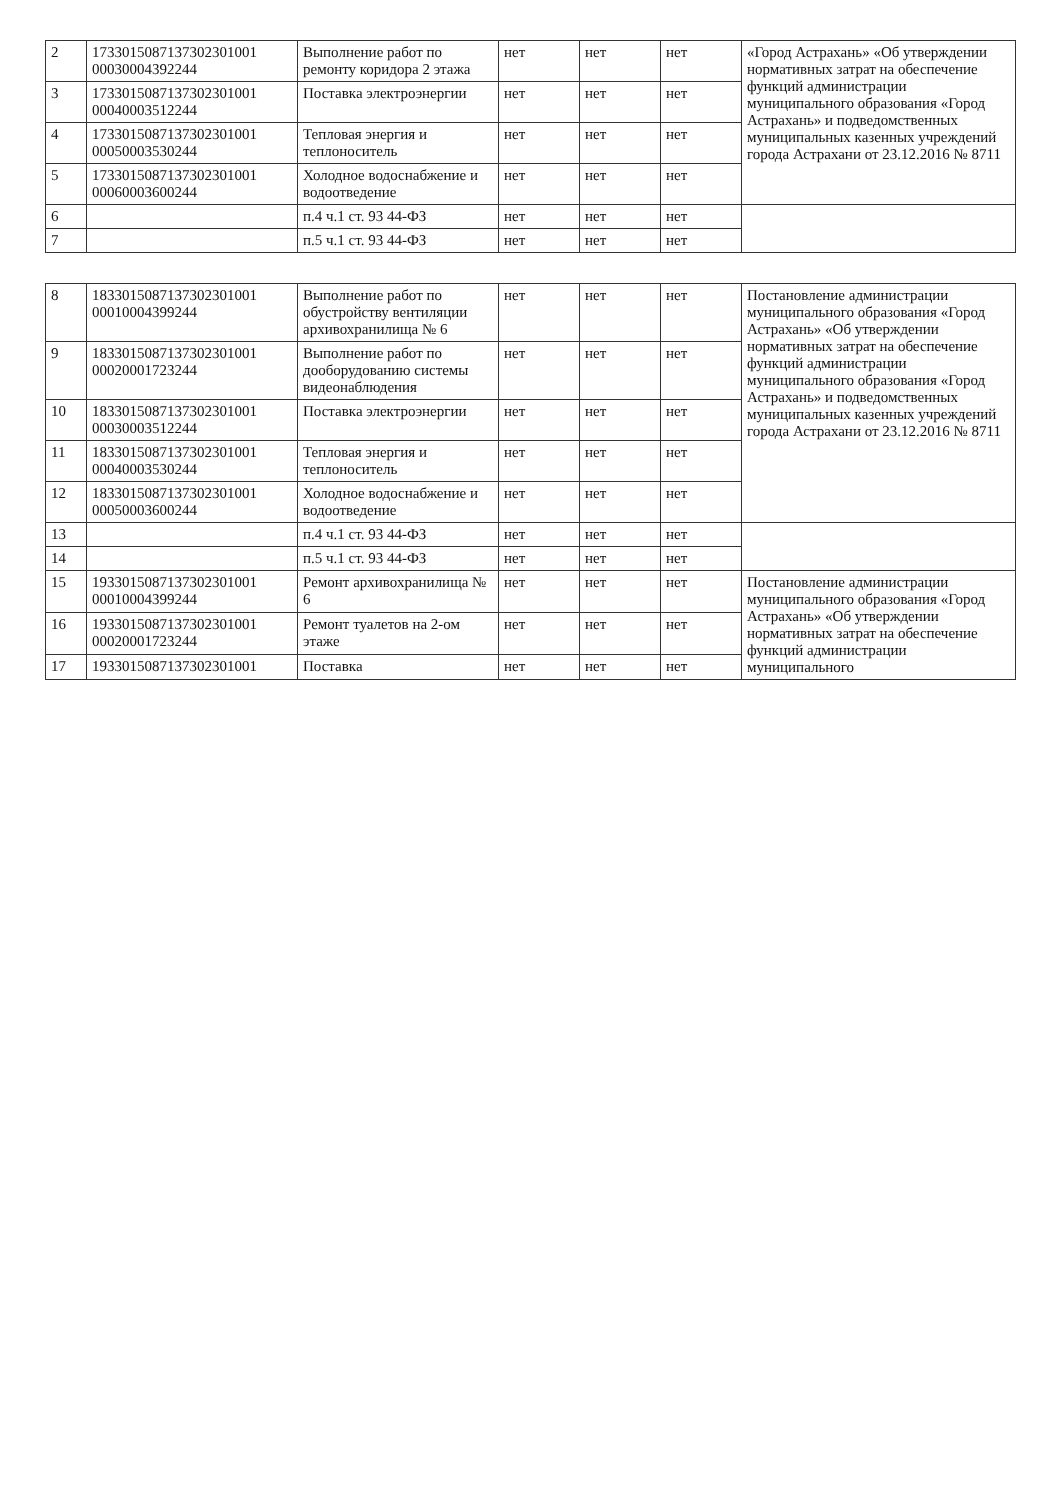| 2 | 1733015087137302301001 00030004392244 | Выполнение работ по ремонту коридора 2 этажа | нет | нет | нет | «Город Астрахань» «Об утверждении нормативных затрат на обеспечение функций администрации муниципального образования «Город Астрахань» и подведомственных муниципальных казенных учреждений города Астрахани от 23.12.2016 № 8711 |
| 3 | 1733015087137302301001 00040003512244 | Поставка электроэнергии | нет | нет | нет | |
| 4 | 1733015087137302301001 00050003530244 | Тепловая энергия и теплоноситель | нет | нет | нет | |
| 5 | 1733015087137302301001 00060003600244 | Холодное водоснабжение и водоотведение | нет | нет | нет | |
| 6 | | п.4 ч.1 ст. 93 44-ФЗ | нет | нет | нет | |
| 7 | | п.5 ч.1 ст. 93 44-ФЗ | нет | нет | нет | |
| 8 | 1833015087137302301001 00010004399244 | Выполнение работ по обустройству вентиляции архивохранилища № 6 | нет | нет | нет | Постановление администрации муниципального образования «Город Астрахань» «Об утверждении нормативных затрат на обеспечение функций администрации муниципального образования «Город Астрахань» и подведомственных муниципальных казенных учреждений города Астрахани от 23.12.2016 № 8711 |
| 9 | 1833015087137302301001 00020001723244 | Выполнение работ по дооборудованию системы видеонаблюдения | нет | нет | нет | |
| 10 | 1833015087137302301001 00030003512244 | Поставка электроэнергии | нет | нет | нет | |
| 11 | 1833015087137302301001 00040003530244 | Тепловая энергия и теплоноситель | нет | нет | нет | |
| 12 | 1833015087137302301001 00050003600244 | Холодное водоснабжение и водоотведение | нет | нет | нет | |
| 13 | | п.4 ч.1 ст. 93 44-ФЗ | нет | нет | нет | |
| 14 | | п.5 ч.1 ст. 93 44-ФЗ | нет | нет | нет | |
| 15 | 1933015087137302301001 00010004399244 | Ремонт архивохранилища № 6 | нет | нет | нет | Постановление администрации муниципального образования «Город Астрахань» «Об утверждении нормативных затрат на обеспечение функций администрации муниципального |
| 16 | 1933015087137302301001 00020001723244 | Ремонт туалетов на 2-ом этаже | нет | нет | нет | |
| 17 | 1933015087137302301001 | Поставка | нет | нет | нет | |